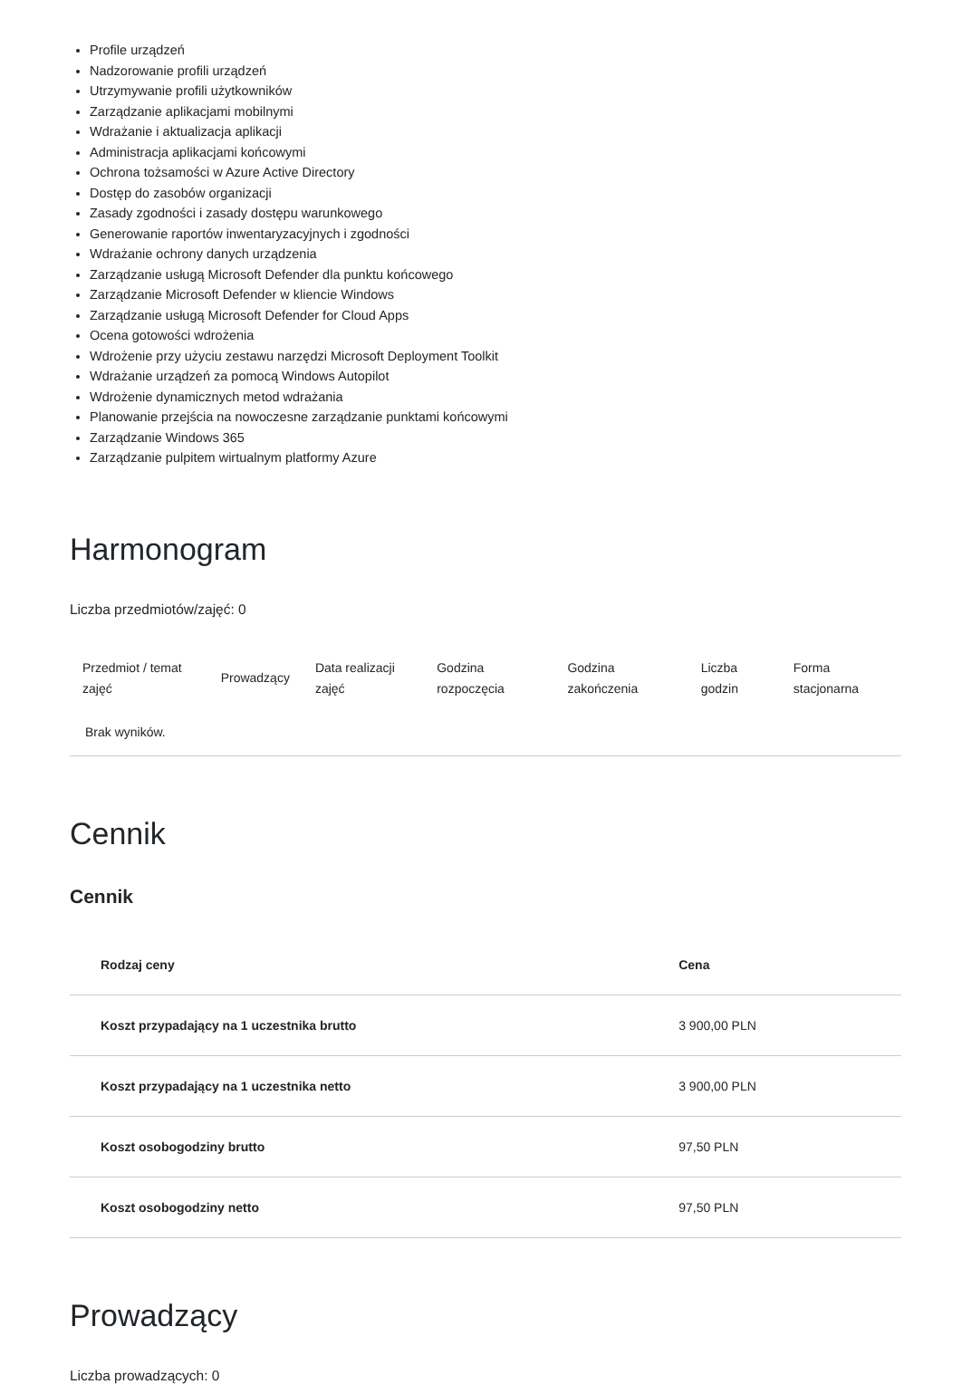Profile urządzeń
Nadzorowanie profili urządzeń
Utrzymywanie profili użytkowników
Zarządzanie aplikacjami mobilnymi
Wdrażanie i aktualizacja aplikacji
Administracja aplikacjami końcowymi
Ochrona tożsamości w Azure Active Directory
Dostęp do zasobów organizacji
Zasady zgodności i zasady dostępu warunkowego
Generowanie raportów inwentaryzacyjnych i zgodności
Wdrażanie ochrony danych urządzenia
Zarządzanie usługą Microsoft Defender dla punktu końcowego
Zarządzanie Microsoft Defender w kliencie Windows
Zarządzanie usługą Microsoft Defender for Cloud Apps
Ocena gotowości wdrożenia
Wdrożenie przy użyciu zestawu narzędzi Microsoft Deployment Toolkit
Wdrażanie urządzeń za pomocą Windows Autopilot
Wdrożenie dynamicznych metod wdrażania
Planowanie przejścia na nowoczesne zarządzanie punktami końcowymi
Zarządzanie Windows 365
Zarządzanie pulpitem wirtualnym platformy Azure
Harmonogram
Liczba przedmiotów/zajęć: 0
| Przedmiot / temat zajęć | Prowadzący | Data realizacji zajęć | Godzina rozpoczęcia | Godzina zakończenia | Liczba godzin | Forma stacjonarna |
| --- | --- | --- | --- | --- | --- | --- |
| Brak wyników. | | | | | | |
Cennik
Cennik
| Rodzaj ceny | Cena |
| --- | --- |
| Koszt przypadający na 1 uczestnika brutto | 3 900,00 PLN |
| Koszt przypadający na 1 uczestnika netto | 3 900,00 PLN |
| Koszt osobogodziny brutto | 97,50 PLN |
| Koszt osobogodziny netto | 97,50 PLN |
Prowadzący
Liczba prowadzących: 0